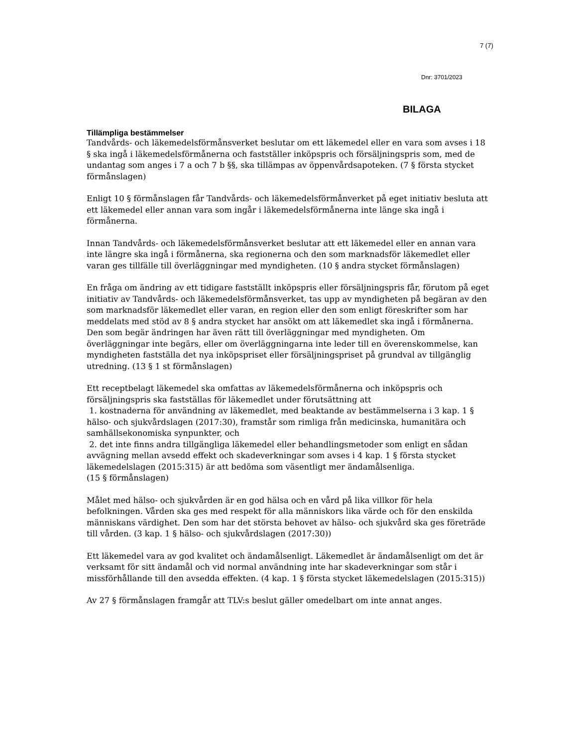7 (7)
Dnr: 3701/2023
BILAGA
Tillämpliga bestämmelser
Tandvårds- och läkemedelsförmånsverket beslutar om ett läkemedel eller en vara som avses i 18 § ska ingå i läkemedelsförmånerna och fastställer inköpspris och försäljningspris som, med de undantag som anges i 7 a och 7 b §§, ska tillämpas av öppenvårdsapoteken. (7 § första stycket förmånslagen)
Enligt 10 § förmånslagen får Tandvårds- och läkemedelsförmånverket på eget initiativ besluta att ett läkemedel eller annan vara som ingår i läkemedelsförmånerna inte länge ska ingå i förmånerna.
Innan Tandvårds- och läkemedelsförmånsverket beslutar att ett läkemedel eller en annan vara inte längre ska ingå i förmånerna, ska regionerna och den som marknadsför läkemedlet eller varan ges tillfälle till överläggningar med myndigheten. (10 § andra stycket förmånslagen)
En fråga om ändring av ett tidigare fastställt inköpspris eller försäljningspris får, förutom på eget initiativ av Tandvårds- och läkemedelsförmånsverket, tas upp av myndigheten på begäran av den som marknadsför läkemedlet eller varan, en region eller den som enligt föreskrifter som har meddelats med stöd av 8 § andra stycket har ansökt om att läkemedlet ska ingå i förmånerna. Den som begär ändringen har även rätt till överläggningar med myndigheten. Om överläggningar inte begärs, eller om överläggningarna inte leder till en överenskommelse, kan myndigheten fastställa det nya inköpspriset eller försäljningspriset på grundval av tillgänglig utredning. (13 § 1 st förmånslagen)
Ett receptbelagt läkemedel ska omfattas av läkemedelsförmånerna och inköpspris och försäljningspris ska fastställas för läkemedlet under förutsättning att
1. kostnaderna för användning av läkemedlet, med beaktande av bestämmelserna i 3 kap. 1 § hälso- och sjukvårdslagen (2017:30), framstår som rimliga från medicinska, humanitära och samhällsekonomiska synpunkter, och
2. det inte finns andra tillgängliga läkemedel eller behandlingsmetoder som enligt en sådan avvägning mellan avsedd effekt och skadeverkningar som avses i 4 kap. 1 § första stycket läkemedelslagen (2015:315) är att bedöma som väsentligt mer ändamålsenliga.
(15 § förmånslagen)
Målet med hälso- och sjukvården är en god hälsa och en vård på lika villkor för hela befolkningen. Vården ska ges med respekt för alla människors lika värde och för den enskilda människans värdighet. Den som har det största behovet av hälso- och sjukvård ska ges företräde till vården. (3 kap. 1 § hälso- och sjukvårdslagen (2017:30))
Ett läkemedel vara av god kvalitet och ändamålsenligt. Läkemedlet är ändamålsenligt om det är verksamt för sitt ändamål och vid normal användning inte har skadeverkningar som står i missförhållande till den avsedda effekten. (4 kap. 1 § första stycket läkemedelslagen (2015:315))
Av 27 § förmånslagen framgår att TLV:s beslut gäller omedelbart om inte annat anges.